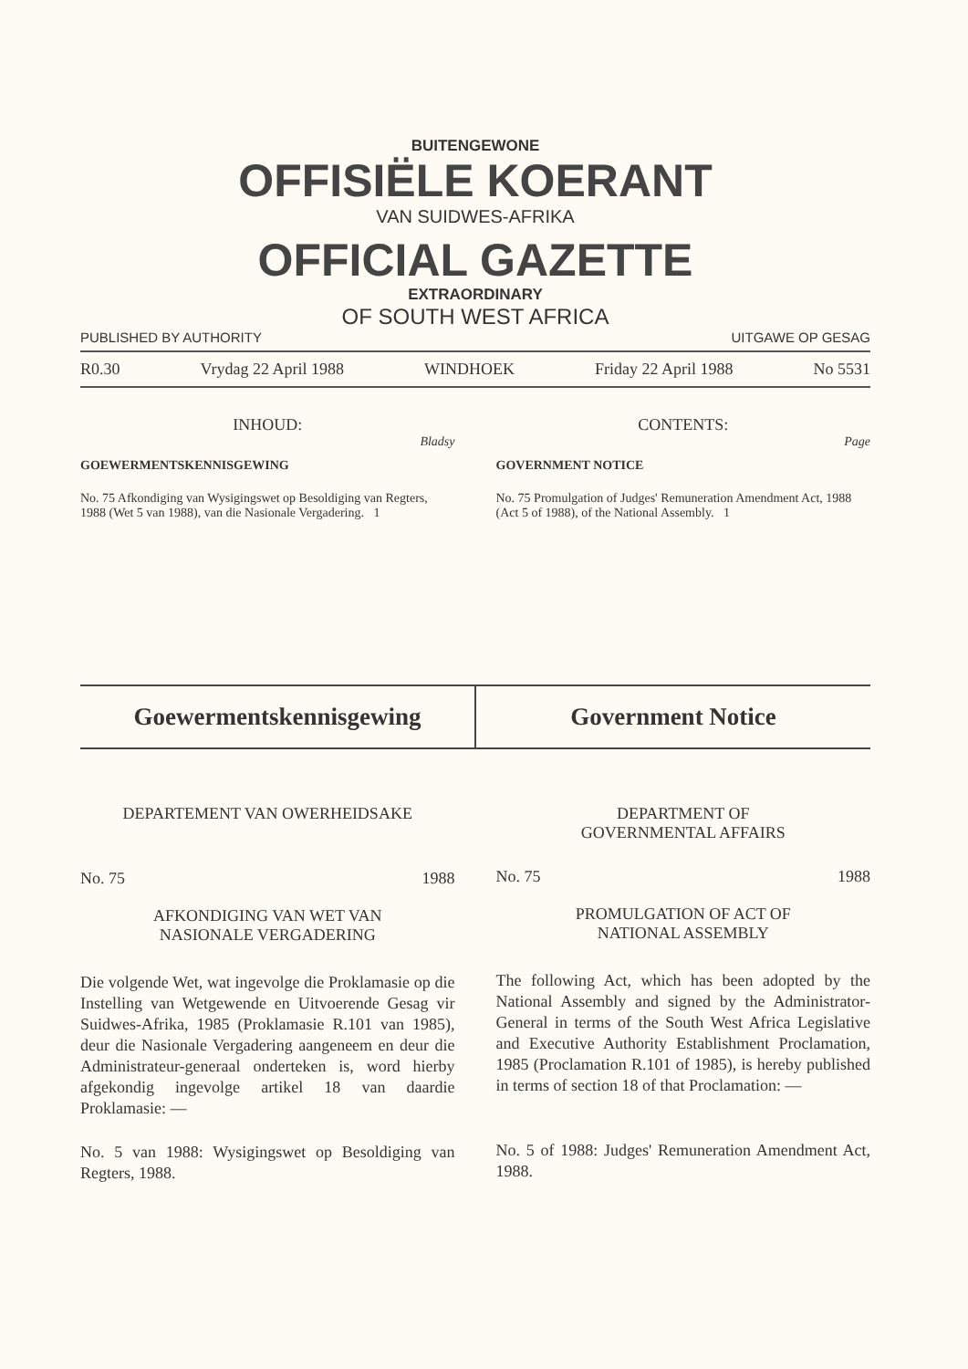BUITENGEWONE
OFFISIËLE KOERANT
VAN SUIDWES-AFRIKA
OFFICIAL GAZETTE
EXTRAORDINARY
OF SOUTH WEST AFRICA
PUBLISHED BY AUTHORITY UITGAWE OP GESAG
R0.30 Vrydag 22 April 1988 WINDHOEK Friday 22 April 1988 No 5531
INHOUD:
Bladsy
GOEWERMENTSKENNISGEWING
No. 75 Afkondiging van Wysigingswet op Besoldiging van Regters, 1988 (Wet 5 van 1988), van die Nasionale Vergadering. 1
CONTENTS:
Page
GOVERNMENT NOTICE
No. 75 Promulgation of Judges' Remuneration Amendment Act, 1988 (Act 5 of 1988), of the National Assembly. 1
Goewermentskennisgewing Government Notice
DEPARTEMENT VAN OWERHEIDSAKE
No. 75 1988
AFKONDIGING VAN WET VAN
NASIONALE VERGADERING
Die volgende Wet, wat ingevolge die Proklamasie op die Instelling van Wetgewende en Uitvoerende Gesag vir Suidwes-Afrika, 1985 (Proklamasie R.101 van 1985), deur die Nasionale Vergadering aangeneem en deur die Administrateur-generaal onderteken is, word hierby afgekondig ingevolge artikel 18 van daardie Proklamasie: —
No. 5 van 1988: Wysigingswet op Besoldiging van Regters, 1988.
DEPARTMENT OF
GOVERNMENTAL AFFAIRS
No. 75 1988
PROMULGATION OF ACT OF
NATIONAL ASSEMBLY
The following Act, which has been adopted by the National Assembly and signed by the Administrator-General in terms of the South West Africa Legislative and Executive Authority Establishment Proclamation, 1985 (Proclamation R.101 of 1985), is hereby published in terms of section 18 of that Proclamation: —
No. 5 of 1988: Judges' Remuneration Amendment Act, 1988.